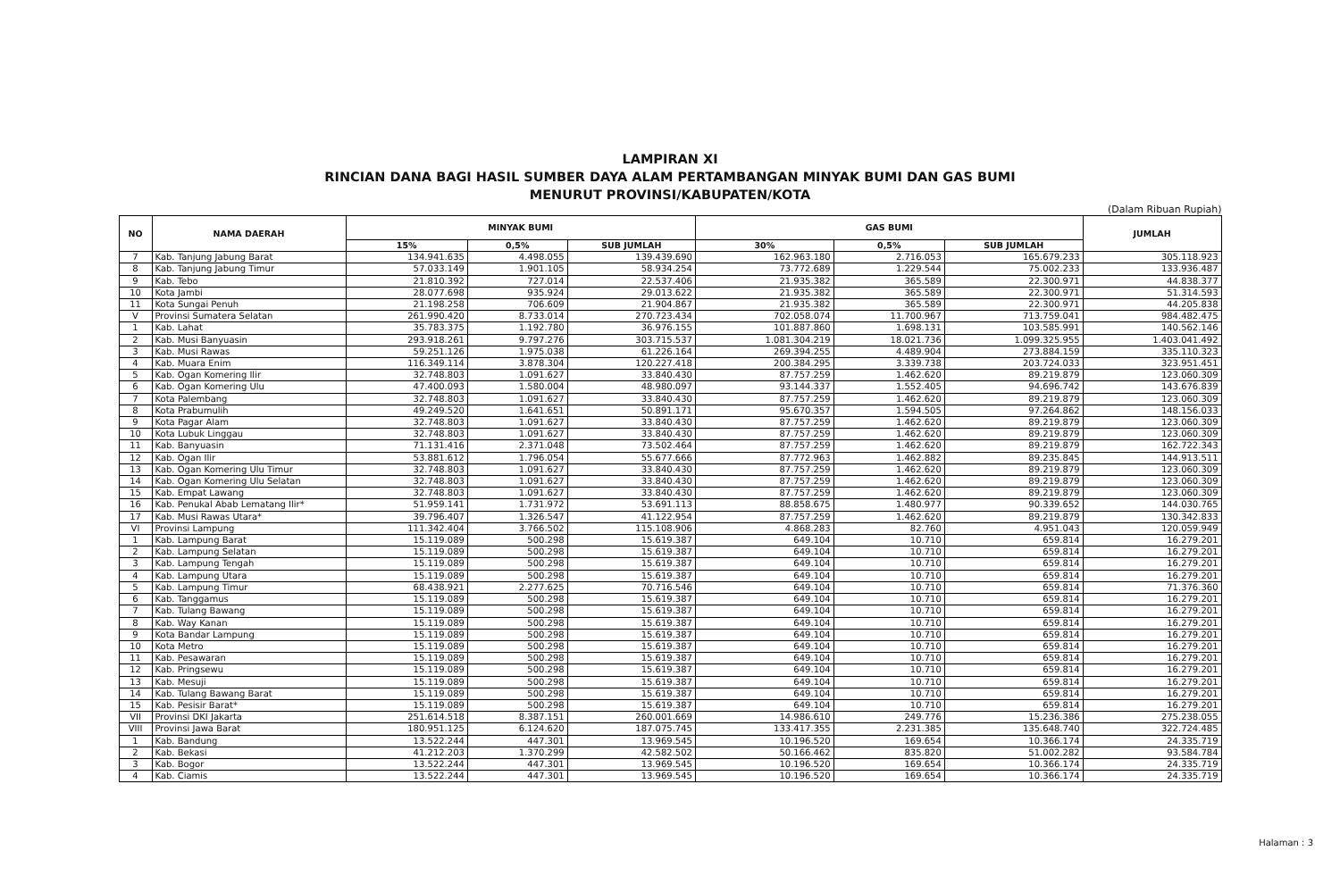LAMPIRAN XI
RINCIAN DANA BAGI HASIL SUMBER DAYA ALAM PERTAMBANGAN MINYAK BUMI DAN GAS BUMI
MENURUT PROVINSI/KABUPATEN/KOTA
(Dalam Ribuan Rupiah)
| NO | NAMA DAERAH | MINYAK BUMI | | | GAS BUMI | | | JUMLAH |
| --- | --- | --- | --- | --- | --- | --- | --- | --- |
| | | 15% | 0,5% | SUB JUMLAH | 30% | 0,5% | SUB JUMLAH | |
| 7 | Kab. Tanjung Jabung Barat | 134.941.635 | 4.498.055 | 139.439.690 | 162.963.180 | 2.716.053 | 165.679.233 | 305.118.923 |
| 8 | Kab. Tanjung Jabung Timur | 57.033.149 | 1.901.105 | 58.934.254 | 73.772.689 | 1.229.544 | 75.002.233 | 133.936.487 |
| 9 | Kab. Tebo | 21.810.392 | 727.014 | 22.537.406 | 21.935.382 | 365.589 | 22.300.971 | 44.838.377 |
| 10 | Kota Jambi | 28.077.698 | 935.924 | 29.013.622 | 21.935.382 | 365.589 | 22.300.971 | 51.314.593 |
| 11 | Kota Sungai Penuh | 21.198.258 | 706.609 | 21.904.867 | 21.935.382 | 365.589 | 22.300.971 | 44.205.838 |
| V | Provinsi Sumatera Selatan | 261.990.420 | 8.733.014 | 270.723.434 | 702.058.074 | 11.700.967 | 713.759.041 | 984.482.475 |
| 1 | Kab. Lahat | 35.783.375 | 1.192.780 | 36.976.155 | 101.887.860 | 1.698.131 | 103.585.991 | 140.562.146 |
| 2 | Kab. Musi Banyuasin | 293.918.261 | 9.797.276 | 303.715.537 | 1.081.304.219 | 18.021.736 | 1.099.325.955 | 1.403.041.492 |
| 3 | Kab. Musi Rawas | 59.251.126 | 1.975.038 | 61.226.164 | 269.394.255 | 4.489.904 | 273.884.159 | 335.110.323 |
| 4 | Kab. Muara Enim | 116.349.114 | 3.878.304 | 120.227.418 | 200.384.295 | 3.339.738 | 203.724.033 | 323.951.451 |
| 5 | Kab. Ogan Komering Ilir | 32.748.803 | 1.091.627 | 33.840.430 | 87.757.259 | 1.462.620 | 89.219.879 | 123.060.309 |
| 6 | Kab. Ogan Komering Ulu | 47.400.093 | 1.580.004 | 48.980.097 | 93.144.337 | 1.552.405 | 94.696.742 | 143.676.839 |
| 7 | Kota Palembang | 32.748.803 | 1.091.627 | 33.840.430 | 87.757.259 | 1.462.620 | 89.219.879 | 123.060.309 |
| 8 | Kota Prabumulih | 49.249.520 | 1.641.651 | 50.891.171 | 95.670.357 | 1.594.505 | 97.264.862 | 148.156.033 |
| 9 | Kota Pagar Alam | 32.748.803 | 1.091.627 | 33.840.430 | 87.757.259 | 1.462.620 | 89.219.879 | 123.060.309 |
| 10 | Kota Lubuk Linggau | 32.748.803 | 1.091.627 | 33.840.430 | 87.757.259 | 1.462.620 | 89.219.879 | 123.060.309 |
| 11 | Kab. Banyuasin | 71.131.416 | 2.371.048 | 73.502.464 | 87.757.259 | 1.462.620 | 89.219.879 | 162.722.343 |
| 12 | Kab. Ogan Ilir | 53.881.612 | 1.796.054 | 55.677.666 | 87.772.963 | 1.462.882 | 89.235.845 | 144.913.511 |
| 13 | Kab. Ogan Komering Ulu Timur | 32.748.803 | 1.091.627 | 33.840.430 | 87.757.259 | 1.462.620 | 89.219.879 | 123.060.309 |
| 14 | Kab. Ogan Komering Ulu Selatan | 32.748.803 | 1.091.627 | 33.840.430 | 87.757.259 | 1.462.620 | 89.219.879 | 123.060.309 |
| 15 | Kab. Empat Lawang | 32.748.803 | 1.091.627 | 33.840.430 | 87.757.259 | 1.462.620 | 89.219.879 | 123.060.309 |
| 16 | Kab. Penukal Abab Lematang Ilir* | 51.959.141 | 1.731.972 | 53.691.113 | 88.858.675 | 1.480.977 | 90.339.652 | 144.030.765 |
| 17 | Kab. Musi Rawas Utara* | 39.796.407 | 1.326.547 | 41.122.954 | 87.757.259 | 1.462.620 | 89.219.879 | 130.342.833 |
| VI | Provinsi Lampung | 111.342.404 | 3.766.502 | 115.108.906 | 4.868.283 | 82.760 | 4.951.043 | 120.059.949 |
| 1 | Kab. Lampung Barat | 15.119.089 | 500.298 | 15.619.387 | 649.104 | 10.710 | 659.814 | 16.279.201 |
| 2 | Kab. Lampung Selatan | 15.119.089 | 500.298 | 15.619.387 | 649.104 | 10.710 | 659.814 | 16.279.201 |
| 3 | Kab. Lampung Tengah | 15.119.089 | 500.298 | 15.619.387 | 649.104 | 10.710 | 659.814 | 16.279.201 |
| 4 | Kab. Lampung Utara | 15.119.089 | 500.298 | 15.619.387 | 649.104 | 10.710 | 659.814 | 16.279.201 |
| 5 | Kab. Lampung Timur | 68.438.921 | 2.277.625 | 70.716.546 | 649.104 | 10.710 | 659.814 | 71.376.360 |
| 6 | Kab. Tanggamus | 15.119.089 | 500.298 | 15.619.387 | 649.104 | 10.710 | 659.814 | 16.279.201 |
| 7 | Kab. Tulang Bawang | 15.119.089 | 500.298 | 15.619.387 | 649.104 | 10.710 | 659.814 | 16.279.201 |
| 8 | Kab. Way Kanan | 15.119.089 | 500.298 | 15.619.387 | 649.104 | 10.710 | 659.814 | 16.279.201 |
| 9 | Kota Bandar Lampung | 15.119.089 | 500.298 | 15.619.387 | 649.104 | 10.710 | 659.814 | 16.279.201 |
| 10 | Kota Metro | 15.119.089 | 500.298 | 15.619.387 | 649.104 | 10.710 | 659.814 | 16.279.201 |
| 11 | Kab. Pesawaran | 15.119.089 | 500.298 | 15.619.387 | 649.104 | 10.710 | 659.814 | 16.279.201 |
| 12 | Kab. Pringsewu | 15.119.089 | 500.298 | 15.619.387 | 649.104 | 10.710 | 659.814 | 16.279.201 |
| 13 | Kab. Mesuji | 15.119.089 | 500.298 | 15.619.387 | 649.104 | 10.710 | 659.814 | 16.279.201 |
| 14 | Kab. Tulang Bawang Barat | 15.119.089 | 500.298 | 15.619.387 | 649.104 | 10.710 | 659.814 | 16.279.201 |
| 15 | Kab. Pesisir Barat* | 15.119.089 | 500.298 | 15.619.387 | 649.104 | 10.710 | 659.814 | 16.279.201 |
| VII | Provinsi DKI Jakarta | 251.614.518 | 8.387.151 | 260.001.669 | 14.986.610 | 249.776 | 15.236.386 | 275.238.055 |
| VIII | Provinsi Jawa Barat | 180.951.125 | 6.124.620 | 187.075.745 | 133.417.355 | 2.231.385 | 135.648.740 | 322.724.485 |
| 1 | Kab. Bandung | 13.522.244 | 447.301 | 13.969.545 | 10.196.520 | 169.654 | 10.366.174 | 24.335.719 |
| 2 | Kab. Bekasi | 41.212.203 | 1.370.299 | 42.582.502 | 50.166.462 | 835.820 | 51.002.282 | 93.584.784 |
| 3 | Kab. Bogor | 13.522.244 | 447.301 | 13.969.545 | 10.196.520 | 169.654 | 10.366.174 | 24.335.719 |
| 4 | Kab. Ciamis | 13.522.244 | 447.301 | 13.969.545 | 10.196.520 | 169.654 | 10.366.174 | 24.335.719 |
Halaman : 3